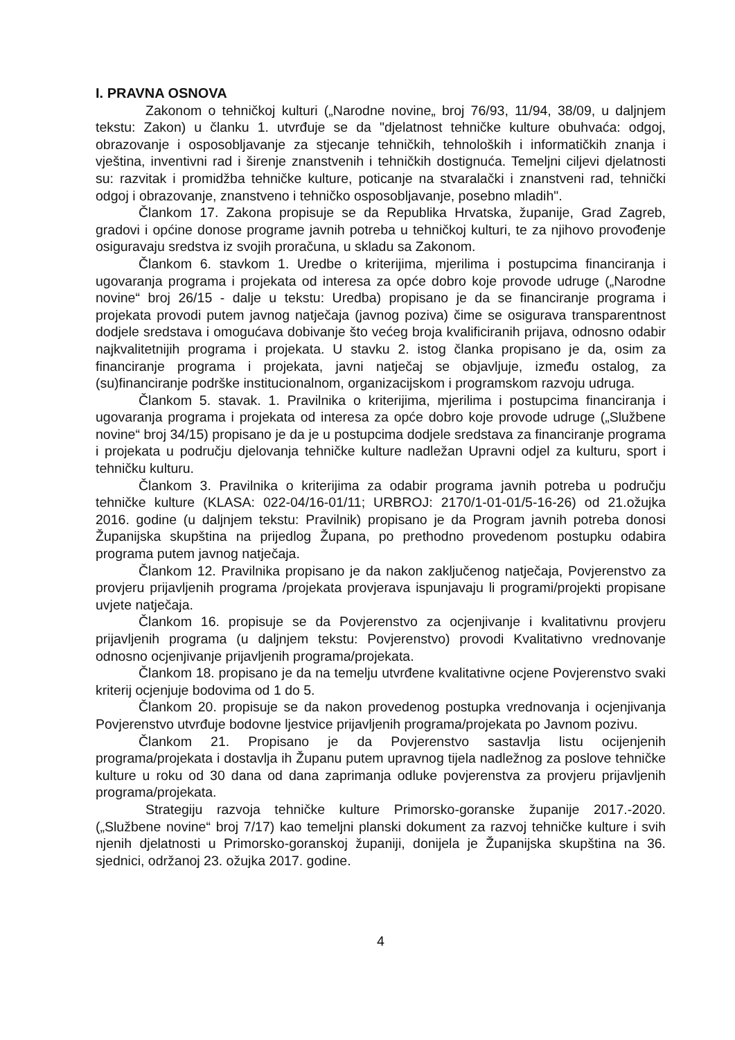I. PRAVNA OSNOVA
Zakonom o tehničkoj kulturi („Narodne novine„ broj 76/93, 11/94, 38/09, u daljnjem tekstu: Zakon) u članku 1. utvrđuje se da "djelatnost tehničke kulture obuhvaća: odgoj, obrazovanje i osposobljavanje za stjecanje tehničkih, tehnoloških i informatičkih znanja i vještina, inventivni rad i širenje znanstvenih i tehničkih dostignuća. Temeljni ciljevi djelatnosti su: razvitak i promidžba tehničke kulture, poticanje na stvaralački i znanstveni rad, tehnički odgoj i obrazovanje, znanstveno i tehničko osposobljavanje, posebno mladih".
Člankom 17. Zakona propisuje se da Republika Hrvatska, županije, Grad Zagreb, gradovi i općine donose programe javnih potreba u tehničkoj kulturi, te za njihovo provođenje osiguravaju sredstva iz svojih proračuna, u skladu sa Zakonom.
Člankom 6. stavkom 1. Uredbe o kriterijima, mjerilima i postupcima financiranja i ugovaranja programa i projekata od interesa za opće dobro koje provode udruge („Narodne novine“ broj 26/15 - dalje u tekstu: Uredba) propisano je da se financiranje programa i projekata provodi putem javnog natječaja (javnog poziva) čime se osigurava transparentnost dodjele sredstava i omogućava dobivanje što većeg broja kvalificiranih prijava, odnosno odabir najkvalitetnijih programa i projekata. U stavku 2. istog članka propisano je da, osim za financiranje programa i projekata, javni natječaj se objavljuje, između ostalog, za (su)financiranje podrške institucionalnom, organizacijskom i programskom razvoju udruga.
Člankom 5. stavak. 1. Pravilnika o kriterijima, mjerilima i postupcima financiranja i ugovaranja programa i projekata od interesa za opće dobro koje provode udruge („Službene novine“ broj 34/15) propisano je da je u postupcima dodjele sredstava za financiranje programa i projekata u području djelovanja tehničke kulture nadležan Upravni odjel za kulturu, sport i tehničku kulturu.
Člankom 3. Pravilnika o kriterijima za odabir programa javnih potreba u području tehničke kulture (KLASA: 022-04/16-01/11; URBROJ: 2170/1-01-01/5-16-26) od 21.ožujka 2016. godine (u daljnjem tekstu: Pravilnik) propisano je da Program javnih potreba donosi Županijska skupština na prijedlog Župana, po prethodno provedenom postupku odabira programa putem javnog natječaja.
Člankom 12. Pravilnika propisano je da nakon zaključenog natječaja, Povjerenstvo za provjeru prijavljenih programa /projekata provjerava ispunjavaju li programi/projekti propisane uvjete natječaja.
Člankom 16. propisuje se da Povjerenstvo za ocjenjivanje i kvalitativnu provjeru prijavljenih programa (u daljnjem tekstu: Povjerenstvo) provodi Kvalitativno vrednovanje odnosno ocjenjivanje prijavljenih programa/projekata.
Člankom 18. propisano je da na temelju utvrđene kvalitativne ocjene Povjerenstvo svaki kriterij ocjenjuje bodovima od 1 do 5.
Člankom 20. propisuje se da nakon provedenog postupka vrednovanja i ocjenjivanja Povjerenstvo utvrđuje bodovne ljestvice prijavljenih programa/projekata po Javnom pozivu.
Člankom 21. Propisano je da Povjerenstvo sastavlja listu ocijenjenih programa/projekata i dostavlja ih Županu putem upravnog tijela nadležnog za poslove tehničke kulture u roku od 30 dana od dana zaprimanja odluke povjerenstva za provjeru prijavljenih programa/projekata.
Strategiju razvoja tehničke kulture Primorsko-goranske županije 2017.-2020. („Službene novine“ broj 7/17) kao temeljni planski dokument za razvoj tehničke kulture i svih njenih djelatnosti u Primorsko-goranskoj županiji, donijela je Županijska skupština na 36. sjednici, održanoj 23. ožujka 2017. godine.
4